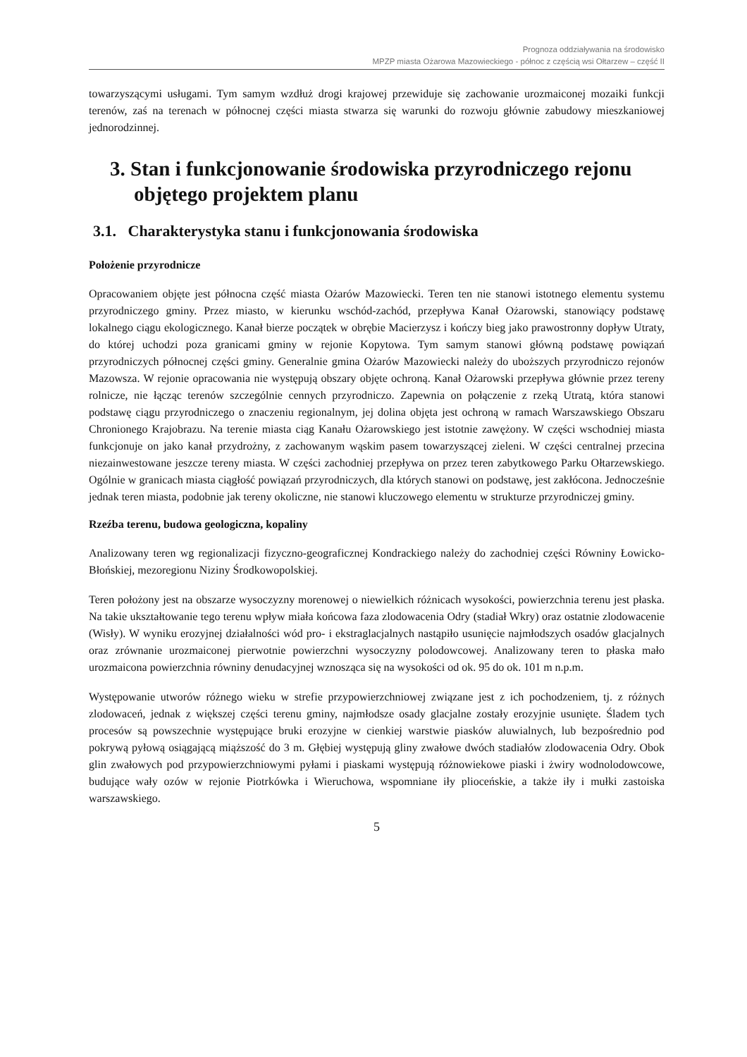Prognoza oddziaływania na środowisko
MPZP miasta Ożarowa Mazowieckiego - północ z częścią wsi Ołtarzew – część II
towarzyszącymi usługami. Tym samym wzdłuż drogi krajowej przewiduje się zachowanie urozmaiconej mozaiki funkcji terenów, zaś na terenach w północnej części miasta stwarza się warunki do rozwoju głównie zabudowy mieszkaniowej jednorodzinnej.
3. Stan i funkcjonowanie środowiska przyrodniczego rejonu objętego projektem planu
3.1. Charakterystyka stanu i funkcjonowania środowiska
Położenie przyrodnicze
Opracowaniem objęte jest północna część miasta Ożarów Mazowiecki. Teren ten nie stanowi istotnego elementu systemu przyrodniczego gminy. Przez miasto, w kierunku wschód-zachód, przepływa Kanał Ożarowski, stanowiący podstawę lokalnego ciągu ekologicznego. Kanał bierze początek w obrębie Macierzysz i kończy bieg jako prawostronny dopływ Utraty, do której uchodzi poza granicami gminy w rejonie Kopytowa. Tym samym stanowi główną podstawę powiązań przyrodniczych północnej części gminy. Generalnie gmina Ożarów Mazowiecki należy do uboższych przyrodniczo rejonów Mazowsza. W rejonie opracowania nie występują obszary objęte ochroną. Kanał Ożarowski przepływa głównie przez tereny rolnicze, nie łącząc terenów szczególnie cennych przyrodniczo. Zapewnia on połączenie z rzeką Utratą, która stanowi podstawę ciągu przyrodniczego o znaczeniu regionalnym, jej dolina objęta jest ochroną w ramach Warszawskiego Obszaru Chronionego Krajobrazu. Na terenie miasta ciąg Kanału Ożarowskiego jest istotnie zawężony. W części wschodniej miasta funkcjonuje on jako kanał przydrożny, z zachowanym wąskim pasem towarzyszącej zieleni. W części centralnej przecina niezainwestowane jeszcze tereny miasta. W części zachodniej przepływa on przez teren zabytkowego Parku Ołtarzewskiego. Ogólnie w granicach miasta ciągłość powiązań przyrodniczych, dla których stanowi on podstawę, jest zakłócona. Jednocześnie jednak teren miasta, podobnie jak tereny okoliczne, nie stanowi kluczowego elementu w strukturze przyrodniczej gminy.
Rzeźba terenu, budowa geologiczna, kopaliny
Analizowany teren wg regionalizacji fizyczno-geograficznej Kondrackiego należy do zachodniej części Równiny Łowicko-Błońskiej, mezoregionu Niziny Środkowopolskiej.
Teren położony jest na obszarze wysoczyzny morenowej o niewielkich różnicach wysokości, powierzchnia terenu jest płaska. Na takie ukształtowanie tego terenu wpływ miała końcowa faza zlodowacenia Odry (stadiał Wkry) oraz ostatnie zlodowacenie (Wisły). W wyniku erozyjnej działalności wód pro- i ekstraglacjalnych nastąpiło usunięcie najmłodszych osadów glacjalnych oraz zrównanie urozmaiconej pierwotnie powierzchni wysoczyzny polodowcowej. Analizowany teren to płaska mało urozmaicona powierzchnia równiny denudacyjnej wznosząca się na wysokości od ok. 95 do ok. 101 m n.p.m.
Występowanie utworów różnego wieku w strefie przypowierzchniowej związane jest z ich pochodzeniem, tj. z różnych zlodowaceń, jednak z większej części terenu gminy, najmłodsze osady glacjalne zostały erozyjnie usunięte. Śladem tych procesów są powszechnie występujące bruki erozyjne w cienkiej warstwie piasków aluwialnych, lub bezpośrednio pod pokrywą pyłową osiągającą miąższość do 3 m. Głębiej występują gliny zwałowe dwóch stadiałów zlodowacenia Odry. Obok glin zwałowych pod przypowierzchniowymi pyłami i piaskami występują różnowiekowe piaski i żwiry wodnolodowcowe, budujące wały ozów w rejonie Piotrkówka i Wieruchowa, wspomniane iły plioceńskie, a także iły i mułki zastoiska warszawskiego.
5